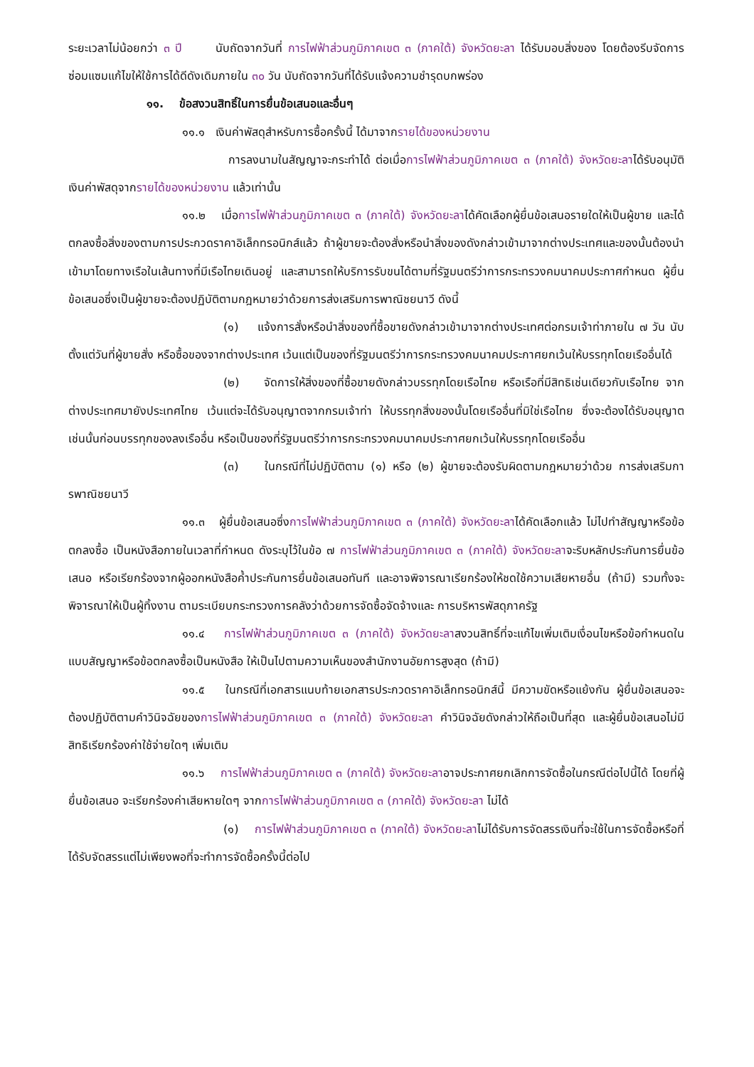ระยะเวลาไม่น้อยกว่า ๓ ปี นับถัดจากวันที่ การไฟฟ้าส่วนภูมิภาคเขต ๓ (ภาคใต้) จังหวัดยะลา ได้รับมอบสิ่งของ โดยต้องรีบจัดการซ่อมแซมแก้ไขให้ใช้การได้ดีดังเดิมภายใน ๓๐ วัน นับถัดจากวันที่ได้รับแจ้งความชำรุดบกพร่อง
๑๑. ข้อสงวนสิทธิ์ในการยื่นข้อเสนอและอื่นๆ
๑๑.๑ เงินค่าพัสดุสำหรับการซื้อครั้งนี้ ได้มาจากรายได้ของหน่วยงาน
การลงนามในสัญญาจะกระทำได้ ต่อเมื่อการไฟฟ้าส่วนภูมิภาคเขต ๓ (ภาคใต้) จังหวัดยะลาได้รับอนุมัติเงินค่าพัสดุจากรายได้ของหน่วยงาน แล้วเท่านั้น
๑๑.๒ เมื่อการไฟฟ้าส่วนภูมิภาคเขต ๓ (ภาคใต้) จังหวัดยะลาได้คัดเลือกผู้ยื่นข้อเสนอรายใดให้เป็นผู้ขาย และได้ตกลงซื้อสิ่งของตามการประกวดราคาอิเล็กทรอนิกส์แล้ว ถ้าผู้ขายจะต้องสั่งหรือนำสิ่งของดังกล่าวเข้ามาจากต่างประเทศและของนั้นต้องนำเข้ามาโดยทางเรือในเส้นทางที่มีเรือไทยเดินอยู่ และสามารถให้บริการรับขนได้ตามที่รัฐมนตรีว่าการกระทรวงคมนาคมประกาศกำหนด ผู้ยื่นข้อเสนอซึ่งเป็นผู้ขายจะต้องปฏิบัติตามกฎหมายว่าด้วยการส่งเสริมการพาณิชยนาวี ดังนี้
(๑) แจ้งการสั่งหรือนำสิ่งของที่ซื้อขายดังกล่าวเข้ามาจากต่างประเทศต่อกรมเจ้าท่าภายใน ๗ วัน นับตั้งแต่วันที่ผู้ขายสั่ง หรือซื้อของจากต่างประเทศ เว้นแต่เป็นของที่รัฐมนตรีว่าการกระทรวงคมนาคมประกาศยกเว้นให้บรรทุกโดยเรืออื่นได้
(๒) จัดการให้สิ่งของที่ซื้อขายดังกล่าวบรรทุกโดยเรือไทย หรือเรือที่มีสิทธิเช่นเดียวกับเรือไทย จากต่างประเทศมายังประเทศไทย เว้นแต่จะได้รับอนุญาตจากกรมเจ้าท่า ให้บรรทุกสิ่งของนั้นโดยเรืออื่นที่มิใช่เรือไทย ซึ่งจะต้องได้รับอนุญาตเช่นนั้นก่อนบรรทุกของลงเรืออื่น หรือเป็นของที่รัฐมนตรีว่าการกระทรวงคมนาคมประกาศยกเว้นให้บรรทุกโดยเรืออื่น
(๓) ในกรณีที่ไม่ปฏิบัติตาม (๑) หรือ (๒) ผู้ขายจะต้องรับผิดตามกฎหมายว่าด้วย การส่งเสริมการพาณิชยนาวี
๑๑.๓ ผู้ยื่นข้อเสนอซึ่งการไฟฟ้าส่วนภูมิภาคเขต ๓ (ภาคใต้) จังหวัดยะลาได้คัดเลือกแล้ว ไม่ไปทำสัญญาหรือข้อตกลงซื้อ เป็นหนังสือภายในเวลาที่กำหนด ดังระบุไว้ในข้อ ๗ การไฟฟ้าส่วนภูมิภาคเขต ๓ (ภาคใต้) จังหวัดยะลาจะริบหลักประกันการยื่นข้อเสนอ หรือเรียกร้องจากผู้ออกหนังสือค้ำประกันการยื่นข้อเสนอทันที และอาจพิจารณาเรียกร้องให้ชดใช้ความเสียหายอื่น (ถ้ามี) รวมทั้งจะพิจารณาให้เป็นผู้ทิ้งงาน ตามระเบียบกระทรวงการคลังว่าด้วยการจัดซื้อจัดจ้างและ การบริหารพัสดุภาครัฐ
๑๑.๔ การไฟฟ้าส่วนภูมิภาคเขต ๓ (ภาคใต้) จังหวัดยะลาสงวนสิทธิ์ที่จะแก้ไขเพิ่มเติมเงื่อนไขหรือข้อกำหนดในแบบสัญญาหรือข้อตกลงซื้อเป็นหนังสือ ให้เป็นไปตามความเห็นของสำนักงานอัยการสูงสุด (ถ้ามี)
๑๑.๕ ในกรณีที่เอกสารแนบท้ายเอกสารประกวดราคาอิเล็กทรอนิกส์นี้ มีความขัดหรือแย้งกัน ผู้ยื่นข้อเสนอจะต้องปฏิบัติตามคำวินิจฉัยของการไฟฟ้าส่วนภูมิภาคเขต ๓ (ภาคใต้) จังหวัดยะลา คำวินิจฉัยดังกล่าวให้ถือเป็นที่สุด และผู้ยื่นข้อเสนอไม่มีสิทธิเรียกร้องค่าใช้จ่ายใดๆ เพิ่มเติม
๑๑.๖ การไฟฟ้าส่วนภูมิภาคเขต ๓ (ภาคใต้) จังหวัดยะลาอาจประกาศยกเลิกการจัดซื้อในกรณีต่อไปนี้ได้ โดยที่ผู้ยื่นข้อเสนอ จะเรียกร้องค่าเสียหายใดๆ จากการไฟฟ้าส่วนภูมิภาคเขต ๓ (ภาคใต้) จังหวัดยะลา ไม่ได้
(๑) การไฟฟ้าส่วนภูมิภาคเขต ๓ (ภาคใต้) จังหวัดยะลาไม่ได้รับการจัดสรรเงินที่จะใช้ในการจัดซื้อหรือที่ได้รับจัดสรรแต่ไม่เพียงพอที่จะทำการจัดซื้อครั้งนี้ต่อไป